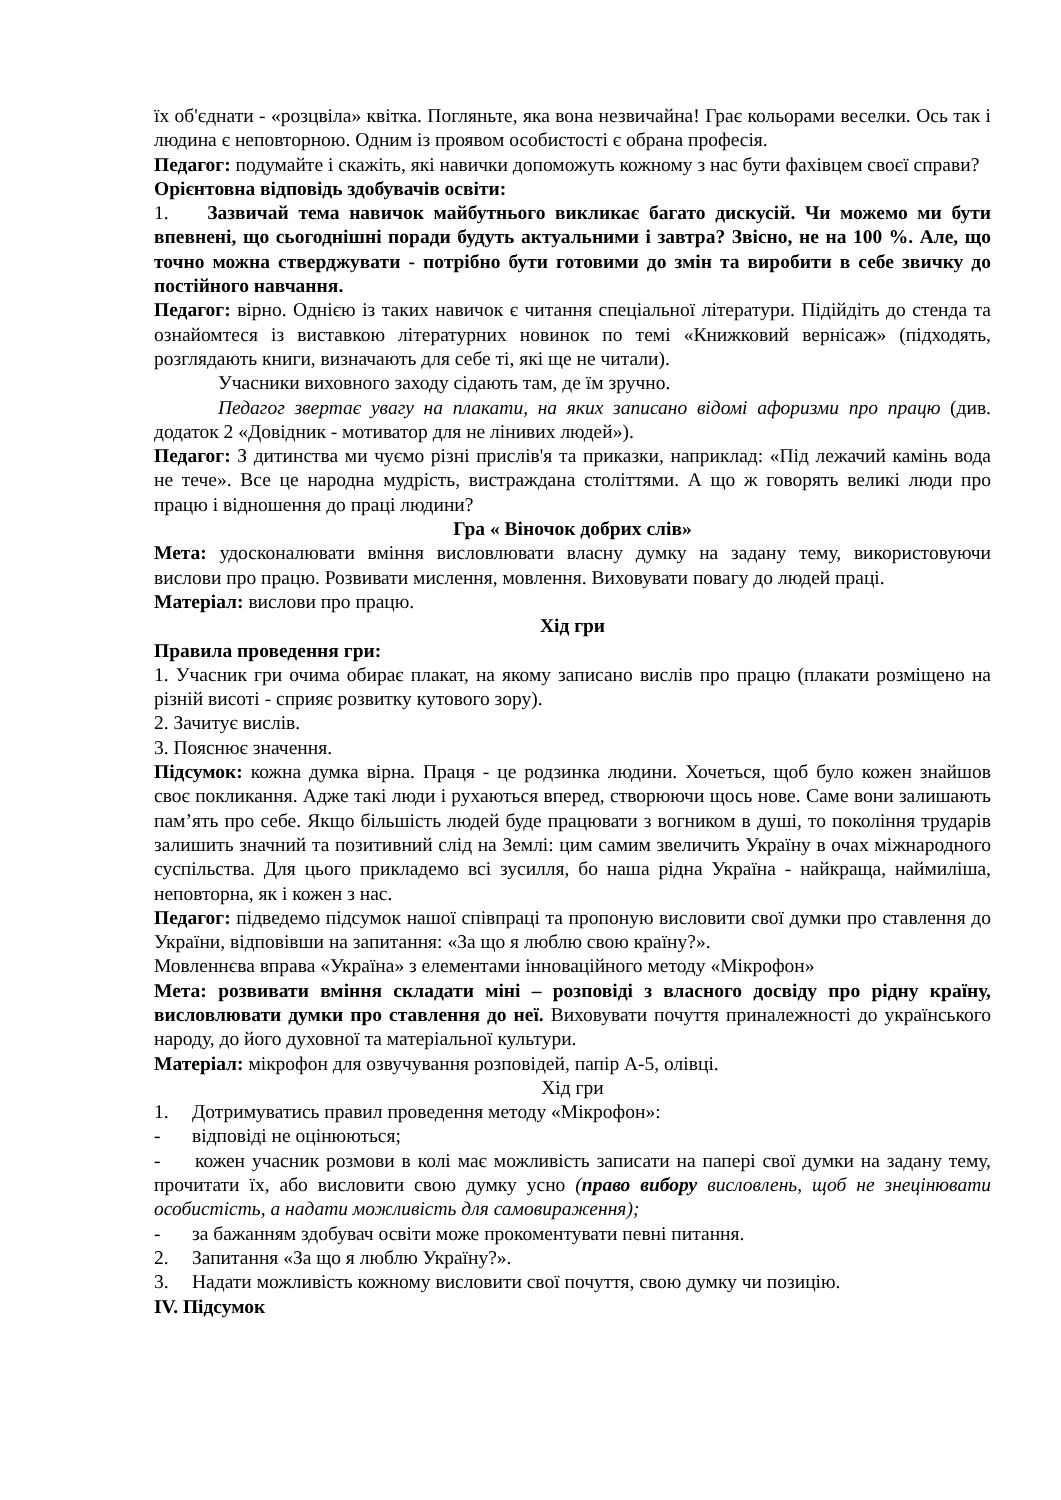їх об'єднати - «розцвіла» квітка. Погляньте, яка вона незвичайна! Грає кольорами веселки. Ось так і людина є неповторною. Одним із проявом особистості є обрана професія.
Педагог: подумайте і скажіть, які навички допоможуть кожному з нас бути фахівцем своєї справи?
Орієнтовна відповідь здобувачів освіти:
1. Зазвичай тема навичок майбутнього викликає багато дискусій. Чи можемо ми бути впевнені, що сьогоднішні поради будуть актуальними і завтра? Звісно, не на 100 %. Але, що точно можна стверджувати - потрібно бути готовими до змін та виробити в себе звичку до постійного навчання.
Педагог: вірно. Однією із таких навичок є читання спеціальної літератури. Підійдіть до стенда та ознайомтеся із виставкою літературних новинок по темі «Книжковий вернісаж» (підходять, розглядають книги, визначають для себе ті, які ще не читали).
Учасники виховного заходу сідають там, де їм зручно.
Педагог звертає увагу на плакати, на яких записано відомі афоризми про працю (див. додаток 2 «Довідник - мотиватор для не лінивих людей»).
Педагог: З дитинства ми чуємо різні прислів'я та приказки, наприклад: «Під лежачий камінь вода не тече». Все це народна мудрість, вистраждана століттями. А що ж говорять великі люди про працю і відношення до праці людини?
Гра « Віночок добрих слів»
Мета: удосконалювати вміння висловлювати власну думку на задану тему, використовуючи вислови про працю. Розвивати мислення, мовлення. Виховувати повагу до людей праці.
Матеріал: вислови про працю.
Хід гри
Правила проведення гри:
1. Учасник гри очима обирає плакат, на якому записано вислів про працю (плакати розміщено на різній висоті - сприяє розвитку кутового зору).
2. Зачитує вислів.
3. Пояснює значення.
Підсумок: кожна думка вірна. Праця - це родзинка людини. Хочеться, щоб було кожен знайшов своє покликання. Адже такі люди і рухаються вперед, створюючи щось нове. Саме вони залишають пам’ять про себе. Якщо більшість людей буде працювати з вогником в душі, то покоління трударів залишить значний та позитивний слід на Землі: цим самим звеличить Україну в очах міжнародного суспільства. Для цього прикладемо всі зусилля, бо наша рідна Україна - найкраща, наймиліша, неповторна, як і кожен з нас.
Педагог: підведемо підсумок нашої співпраці та пропоную висловити свої думки про ставлення до України, відповівши на запитання: «За що я люблю свою країну?».
Мовленнєва вправа «Україна» з елементами інноваційного методу «Мікрофон»
Мета: розвивати вміння складати міні – розповіді з власного досвіду про рідну країну, висловлювати думки про ставлення до неї. Виховувати почуття приналежності до українського народу, до його духовної та матеріальної культури.
Матеріал: мікрофон для озвучування розповідей, папір А-5, олівці.
Хід гри
1. Дотримуватись правил проведення методу «Мікрофон»:
- відповіді не оцінюються;
- кожен учасник розмови в колі має можливість записати на папері свої думки на задану тему, прочитати їх, або висловити свою думку усно (право вибору висловлень, щоб не знецінювати особистість, а надати можливість для самовираження);
- за бажанням здобувач освіти може прокоментувати певні питання.
2. Запитання «За що я люблю Україну?».
3. Надати можливість кожному висловити свої почуття, свою думку чи позицію.
IV. Підсумок